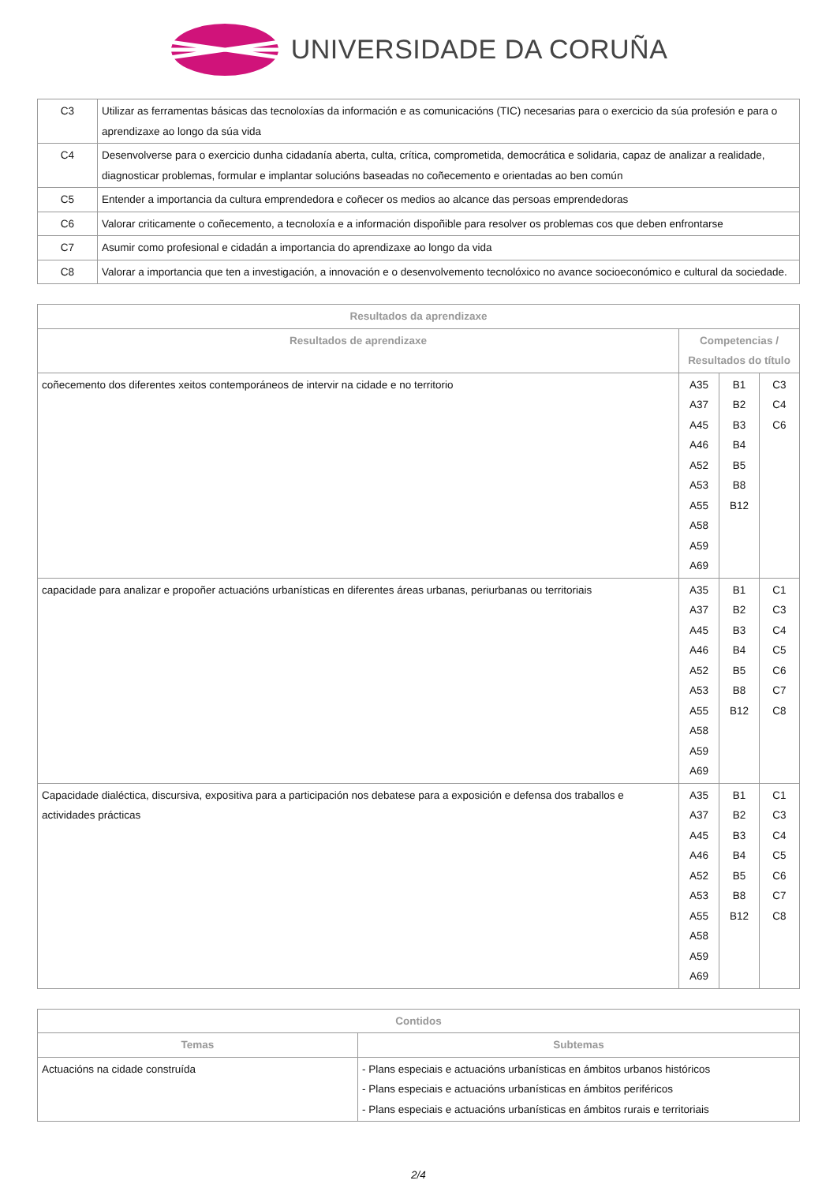UNIVERSIDADE DA CORUÑA
| C3 | Utilizar as ferramentas básicas das tecnoloxías da información e as comunicacións (TIC) necesarias para o exercicio da súa profesión e para o aprendizaxe ao longo da súa vida |
| C4 | Desenvolverse para o exercicio dunha cidadanía aberta, culta, crítica, comprometida, democrática e solidaria, capaz de analizar a realidade, diagnosticar problemas, formular e implantar solucións baseadas no coñecemento e orientadas ao ben común |
| C5 | Entender a importancia da cultura emprendedora e coñecer os medios ao alcance das persoas emprendedoras |
| C6 | Valorar criticamente o coñecemento, a tecnoloxía e a información dispoñible para resolver os problemas cos que deben enfrontarse |
| C7 | Asumir como profesional e cidadán a importancia do aprendizaxe ao longo da vida |
| C8 | Valorar a importancia que ten a investigación, a innovación e o desenvolvemento tecnolóxico no avance socioeconómico e cultural da sociedade. |
| Resultados da aprendizaxe | | | |
| --- | --- | --- | --- |
| Resultados de aprendizaxe | Competencias / Resultados do título | | |
| coñecemento dos diferentes xeitos contemporáneos de intervir na cidade e no territorio | A35 A37 A45 A46 A52 A53 A55 A58 A59 A69 | B1 B2 B3 B4 B5 B8 B12 | C3 C4 C6 |
| capacidade para analizar e propoñer actuacións urbanísticas en diferentes áreas urbanas, periurbanas ou territoriais | A35 A37 A45 A46 A52 A53 A55 A58 A59 A69 | B1 B2 B3 B4 B5 B8 B12 | C1 C3 C4 C5 C6 C7 C8 |
| Capacidade dialéctica, discursiva, expositiva para a participación nos debatese para a exposición e defensa dos traballos e actividades prácticas | A35 A37 A45 A46 A52 A53 A55 A58 A59 A69 | B1 B2 B3 B4 B5 B8 B12 | C1 C3 C4 C5 C6 C7 C8 |
| Contidos | |
| --- | --- |
| Temas | Subtemas |
| Actuacións na cidade construída | - Plans especiais e actuacións urbanísticas en ámbitos urbanos históricos - Plans especiais e actuacións urbanísticas en ámbitos periféricos - Plans especiais e actuacións urbanísticas en ámbitos rurais e territoriais |
2/4